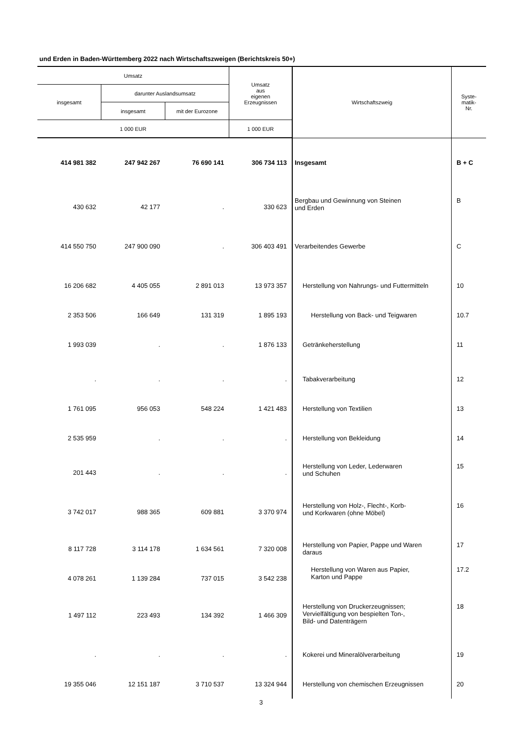und Erden in Baden-Württemberg 2022 nach Wirtschaftszweigen (Berichtskreis 50+)
| Umsatz | | | Umsatz aus eigenen Erzeugnissen | Wirtschaftszweig | Syste- matik- Nr. |
| --- | --- | --- | --- | --- | --- |
| insgesamt | darunter Auslandsumsatz | | | | |
| | insgesamt | mit der Eurozone | | | |
| 1 000 EUR | | | 1 000 EUR | | |
| 414 981 382 | 247 942 267 | 76 690 141 | 306 734 113 | Insgesamt | B + C |
| 430 632 | 42 177 | . | 330 623 | Bergbau und Gewinnung von Steinen und Erden | B |
| 414 550 750 | 247 900 090 | . | 306 403 491 | Verarbeitendes Gewerbe | C |
| 16 206 682 | 4 405 055 | 2 891 013 | 13 973 357 | Herstellung von Nahrungs- und Futtermitteln | 10 |
| 2 353 506 | 166 649 | 131 319 | 1 895 193 | Herstellung von Back- und Teigwaren | 10.7 |
| 1 993 039 | . | . | 1 876 133 | Getränkeherstellung | 11 |
| . | . | . | . | Tabakverarbeitung | 12 |
| 1 761 095 | 956 053 | 548 224 | 1 421 483 | Herstellung von Textilien | 13 |
| 2 535 959 | . | . | . | Herstellung von Bekleidung | 14 |
| 201 443 | . | . | . | Herstellung von Leder, Lederwaren und Schuhen | 15 |
| 3 742 017 | 988 365 | 609 881 | 3 370 974 | Herstellung von Holz-, Flecht-, Korb- und Korkwaren (ohne Möbel) | 16 |
| 8 117 728 | 3 114 178 | 1 634 561 | 7 320 008 | Herstellung von Papier, Pappe und Waren daraus | 17 |
| 4 078 261 | 1 139 284 | 737 015 | 3 542 238 | Herstellung von Waren aus Papier, Karton und Pappe | 17.2 |
| 1 497 112 | 223 493 | 134 392 | 1 466 309 | Herstellung von Druckerzeugnissen; Vervielfältigung von bespielten Ton-, Bild- und Datenträgern | 18 |
| . | . | . | . | Kokerei und Mineralölverarbeitung | 19 |
| 19 355 046 | 12 151 187 | 3 710 537 | 13 324 944 | Herstellung von chemischen Erzeugnissen | 20 |
3